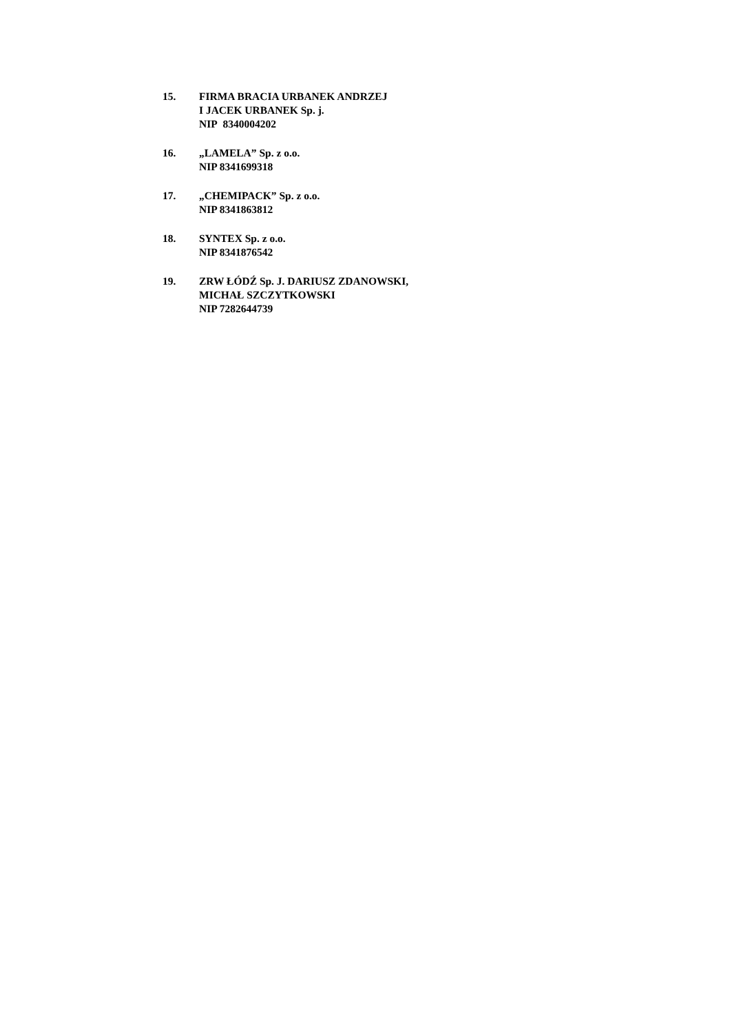15. FIRMA BRACIA URBANEK ANDRZEJ
I JACEK URBANEK Sp. j.
NIP 8340004202
16. „LAMELA” Sp. z o.o.
NIP 8341699318
17. „CHEMIPACK” Sp. z o.o.
NIP 8341863812
18. SYNTEX Sp. z o.o.
NIP 8341876542
19. ZRW ŁÓDŹ Sp. J. DARIUSZ ZDANOWSKI,
MICHAŁ SZCZYTKOWSKI
NIP 7282644739